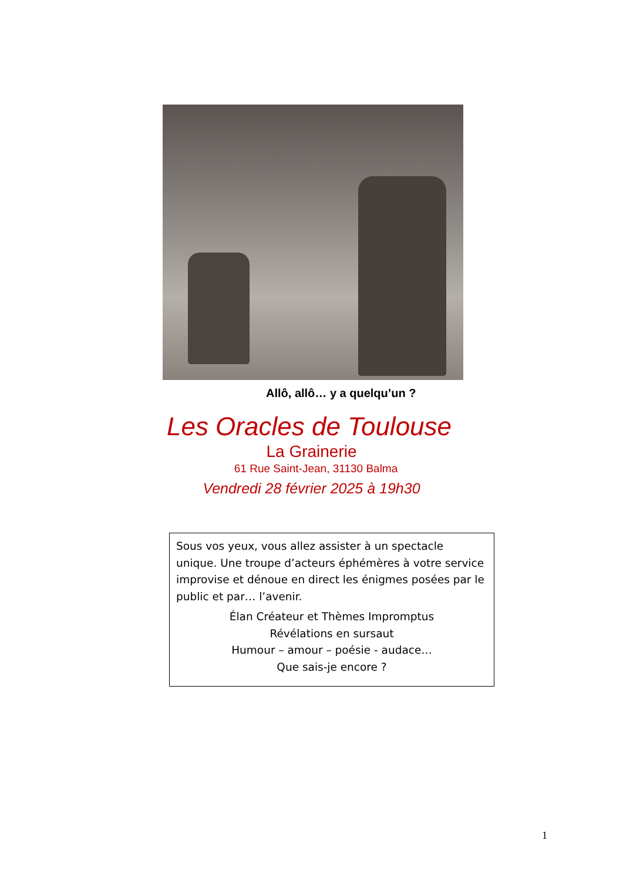Allô, allô… y a quelqu’un ?
Les Oracles de Toulouse
La Grainerie
61 Rue Saint-Jean, 31130 Balma
Vendredi 28 février 2025 à 19h30
Sous vos yeux, vous allez assister à un spectacle unique. Une troupe d’acteurs éphémères à votre service improvise et dénoue en direct les énigmes posées par le public et par… l’avenir.
Élan Créateur et Thèmes Impromptus
Révélations en sursaut
Humour – amour – poésie - audace…
Que sais-je encore ?
1